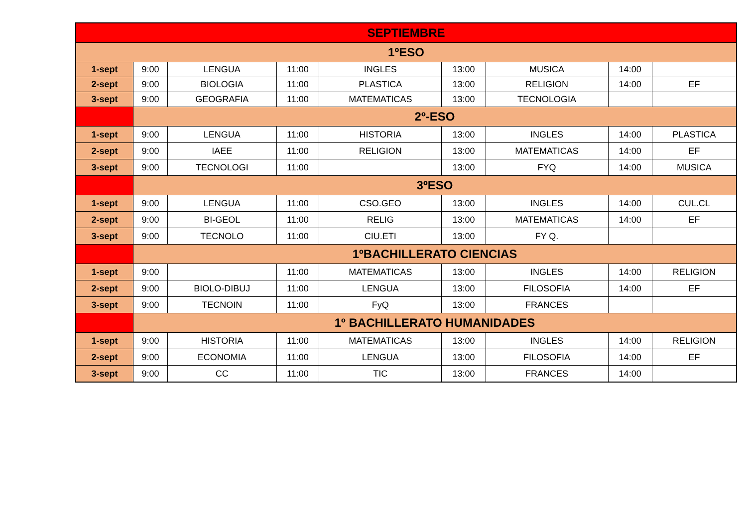| SEPTIEMBRE | | | | | | | | |
| --- | --- | --- | --- | --- | --- | --- | --- | --- |
| 1ºESO | | | | | | | | |
| 1-sept | 9:00 | LENGUA | 11:00 | INGLES | 13:00 | MUSICA | 14:00 | |
| 2-sept | 9:00 | BIOLOGIA | 11:00 | PLASTICA | 13:00 | RELIGION | 14:00 | EF |
| 3-sept | 9:00 | GEOGRAFIA | 11:00 | MATEMATICAS | 13:00 | TECNOLOGIA | | |
| | 2º-ESO | | | | | | | |
| 1-sept | 9:00 | LENGUA | 11:00 | HISTORIA | 13:00 | INGLES | 14:00 | PLASTICA |
| 2-sept | 9:00 | IAEE | 11:00 | RELIGION | 13:00 | MATEMATICAS | 14:00 | EF |
| 3-sept | 9:00 | TECNOLOGI | 11:00 | | 13:00 | FYQ | 14:00 | MUSICA |
| | 3ºESO | | | | | | | |
| 1-sept | 9:00 | LENGUA | 11:00 | CSO.GEO | 13:00 | INGLES | 14:00 | CUL.CL |
| 2-sept | 9:00 | BI-GEOL | 11:00 | RELIG | 13:00 | MATEMATICAS | 14:00 | EF |
| 3-sept | 9:00 | TECNOLO | 11:00 | CIU.ETI | 13:00 | FY Q. | | |
| | 1ºBACHILLERATO CIENCIAS | | | | | | | |
| 1-sept | 9:00 | | 11:00 | MATEMATICAS | 13:00 | INGLES | 14:00 | RELIGION |
| 2-sept | 9:00 | BIOLO-DIBUJ | 11:00 | LENGUA | 13:00 | FILOSOFIA | 14:00 | EF |
| 3-sept | 9:00 | TECNOIN | 11:00 | FyQ | 13:00 | FRANCES | | |
| | 1º BACHILLERATO HUMANIDADES | | | | | | | |
| 1-sept | 9:00 | HISTORIA | 11:00 | MATEMATICAS | 13:00 | INGLES | 14:00 | RELIGION |
| 2-sept | 9:00 | ECONOMIA | 11:00 | LENGUA | 13:00 | FILOSOFIA | 14:00 | EF |
| 3-sept | 9:00 | CC | 11:00 | TIC | 13:00 | FRANCES | 14:00 | |